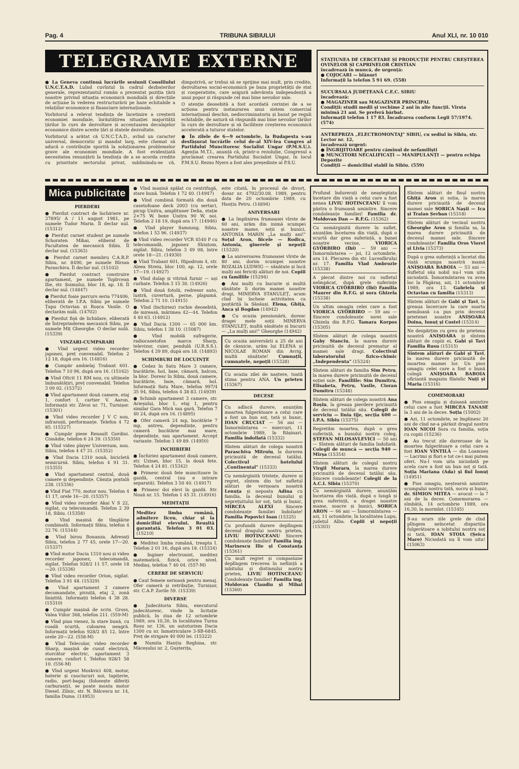Pag. 4 TRIBUNA SIBIULUI Anul XLI, nr. 10 010
TELEGRAME EXTERNE
● La Geneva continuă lucrările sesiunii Consiliului U.N.C.T.A.D. Luînd cuvîntul în cadrul dezbaterilor generale, reprezentantul român a prezentat poziția țării noastre privind situația economică mondială și direcțiile de acțiune în vederea restructurării pe baze echitabile a relațiilor economice și financiare internaționale.
Vorbitorul a relevat tendința de încetinire a creșterii economiei mondiale, înrăutățirea situației majorității țărilor în curs de dezvoltare și accentuarea decalajelor economice dintre aceste țări și statele dezvoltate.
Vorbitorul a arătat că U.N.C.T.A.D., avînd un caracter universal, democratic și mandat larg, este chemat să aducă o contribuție sporită la soluționarea problemelor grave ale economiei mondiale. A fost evidențiată necesitatea renunțării la tendința de a se acorda credite cu prioritate sectorului privat, subliniindu-se că, dimpotrivă, ar trebui să se sprijine mai mult, prin credite, dezvoltarea social-economică pe baza proprietății de stat și cooperatiste, care asigură adevărata independență a unui popor și răspunde cel mai bine nevoilor sale.
O atenție deosebită a fost acordată cerinței de a se acționa pentru instaurarea unui sistem comercial internațional deschis, nediscriminatoriu și bazat pe reguli echitabile, de natură să răspundă mai bine nevoilor țărilor în curs de dezvoltare și să faciliteze creșterea economică accelerată a tuturor statelor.
● În zilele de 6—9 octombrie, la Budapesta s-au desfășurat lucrările celui de-al XIV-lea Congres al Partidului Muncitoresc Socialist Ungar (P.M.S.U.). Agenția M.T.I., anunță că, printr-o rezoluție, Congresul a proclamat crearea Partidului Socialist Ungar, în locul P.M.S.U. Rezso Nyers a fost ales președinte al P.S.U.
STAȚIUNEA DE CERCETARE ȘI PRODUCȚIE PENTRU CREȘTEREA OVINELOR ȘI CAPRINELOR CRISTIAN
încadrează în muncă, de urgență:
● COJOCARI — blănuri
Informații la telefon 5 91 69. (558)
SUCURSALA JUDEȚEANĂ C.E.C. SIBIU
încadrează:
● MAGAZINER sau MAGAZINER PRINCIPAL
Condiții: studii medii și vechime 2 ani în alte funcții. Vîrsta minimă 21 ani. Se preferă bărbat.
Informații telefon 1 17 83. Încadrarea conform Legii 57/1974. (574)
ANTREPRIZA „ELECTROMONTAJ" SIBIU, cu sediul în Sibiu, str. Lector nr. 12,
încadrează urgent:
● ÎNGRIJITOARE pentru căminul de nefamiliști
● MUNCITORI NECALIFICAȚI — MANIPULANȚI — pentru echipa Depozite
Condiții — domiciliul stabil în Sibiu. (559)
Mica publicitate
PIERDERI
● Pierdut contract de închiriere nr. 37895/ A / 11 august 1981, pe numele Tudor Maria. Îl declar nul. (15312)
● Pierdut carnet student pe numele Schoraten Mihai, eliberat de Facultatea de mecanică Sibiu. Îl declar nul. (15363)
● Pierdut carnet membru C.A.R.P. Sibiu, nr. 8490, pe numele Bîrsan Paraschiva. Îl declar nul. (15102)
● Pierdut contract construire apartament, pe numele Topîrcean Ilie, str. Șoimului, bloc 18, ap. 18. Îl declar nul. (14847)
● Pierdut foaie parcurs seria 774406, eliberată de I.P.A. Sibiu pe numele Țapu Octavian și Roșca Vasile. O declarăm nulă. (14702)
● Pierdut fișă de lichidare, eliberată de Întreprinderea mecanică Sibiu, pe numele Miț Gheorghe. O declar nulă. (15339)
VINZARI-CUMPARARI
● Vînd urgent video recorder japonez, preț convenabil. Telefon 2 12 18, după ora 16. (14816)
● Cumpăr ambielaj Trabant 601. Telefon 7 10 96, după ora 16. (15162)
● Vînd Oltcit 11 RM nou, cu ultimele îmbunătățiri, preț convenabil. Telefon 3 09 02. (15372)
● Vînd apartament două camere, etaj 1, confort I, cartier V. Aaron. Informații str. Zăvoi nr. 71, Turnișor. (15301)
● Vînd video recorder J V C nou, infraroșii, performanțe. Telefon 4 72 85. (15327)
● Cumpăr piese Renault Gordini. Cisnădie, telefon 6 24 39. (15350)
● Vînd video player Universum, nou. Sibiu, telefon 4 47 31. (15352)
● Vînd Dacia 1310 nouă, bicicletă semicursă. Sibiu, telefon 4 91 31. (15355)
● Vînd apartament central, două camere și dependințe. Căsuța poștală 238. (15356)
● Vînd Fiat 770, motor nou. Telefon 4 41 17, orele 16—20. (15357)
● Vînd video recorder Akai V S 22, sigilat, cu telecomandă. Telefon 2 39 18, Sibiu. (15358)
● Vînd mașină de tîmplărie combinată. Informații Sibiu, telefon 4 32 76. (15344)
● Vînd birou Bonanza. Adresați Sibiu, telefon 2 77 45, orele 17—20. (15337)
● Vînd motor Dacia 1310 nou și video recorder japonez, telecomandă, sigilat. Telefon 928/2 11 57, orele 18—20. (15336)
● Vînd video recorder Orion, sigilat. Telefon 3 91 48. (15329)
● Vînd apartament 3 camere decomandate, pivniță, etaj 2, zonă liniștită. Informații telefon 4 38 28. (15310)
● Cumpăr mașină de scris. Gross, Valea Viilor 368, telefon 211. (559-M)
● Vînd pian vienez, în stare bună, cu coadă scurtă, culoarea neagră. Informații telefon 928/2 85 12, între orele 20—22. (558-M)
● Vînd Telecolor, video recorder Sharp, mașină de cusut electrică, storcător electric, apartament 3 camere, confort I. Telefon 928/1 58 10. (556-M)
● Vînd urgent Moskvici 408, motor, baterie și cauciucuri noi, tapițerie, radio, port-bagaj (folosește diferiți carburanți), se poate monta motor Diesel. Zilnic, str. N. Bălcescu nr. 14, familia Duma. (14953)
● Vînd mașină spălat cu centrifugă, stare bună. Telefon 1 72 40. (14947)
● Vînd combină formată din două casetofoane deck 2003 (cu sertar), picup Unitra, amplituner Delia, stație 2×75 W, boxe Unitra 90 W, noi. Telefon 2 18 19, după ora 17. (14946)
● Vînd player Samsung. Sibiu, telefon 1 53 96. (14937)
● Vînd video recorder VCR 4540 P cu telecomandă, japonez Shiutom, sigilat. Sibiu, telefon 3 49 08, între orele 18—21. (14930)
● Vînd Trabant 601, Hipodrom 4, str. Aleea Streiu, bloc 100, ap. 12, orele 17—19. (14927)
● Vînd dulap și vitrină furnir — uși curbate. Telefon 3 15 30. (14926)
● Vînd două fotolii, redresor auto, lustră, cuvertură, perne, plapumă. Telefon 2 71 10. (14915)
● Vînd (închiriez) rochie deosebită, de mireasă, mărimea 42—44. Telefon 4 40 63. (14912)
● Vînd Dacia 1300 — 65 000 km. Sibiu, telefon 1 38 10. (15087)
● Vînd mobilă sufragerie, radiocasetofon marca Sharp, televizor, cuier, pendulă (U.R.S.S.). Telefon 4 39 89, după ora 18. (14893)
SCHIMBURI DE LOCUINȚE
● Cedez în Satu Mare 3 camere, bucătărie, hol, baie, cămară, balcon, la bloc. Doresc în Sibiu, două camere, bucătărie, baie, cămară, hol. Informații Satu Mare, telefon 997/4 35 94, Sibiu, telefon 4 38 83. (14939)
● Schimb apartament 3 camere, str. Arieșului, bloc 1, etaj 1, pentru similar Gara Mică sau gară. Telefon 7 40 24, după ora 16. (14895)
● Ofer cameră 24 mp, bucătărie 7 mp, antreu, dependințe, pentru cameră bucătărie mai mare, dependințe, sau apartament. Accept variante. Telefon 1 49 89. (14950)
INCHIRIERI
● Închiriez apartament două camere, str. Uzinei, bloc 15, la două fete. Telefon 4 24 81. (15342)
● Primesc două fete muncitoare în gazdă, central (nu e intrare separată). Telefon 3 50 40. (14917)
● Primesc doi elevi în gazdă. Str. Nouă nr. 15. Telefon 1 45 31. (14916)
MEDITAȚII
Meditez limba română, admitere liceu, chiar și la domiciliul elevului. Reușită garantată. Telefon 3 01 03. (15210)
● Meditez limba română, treapta I. Telefon 2 01 16, după ora 18. (15334)
● Inginer electronist, meditez matematică, fizică, orice nivel. Mediaș, telefon 7 40 04. (557-M)
CERERE DE SERVICIU
● Caut femeie serioasă pentru menaj. Ofer cameră și retribuție, Turnișor, str. C.A.P. Zorile 59. (15339)
DIVERSE
● Judecătoria Sibiu, executorul judecătoresc, vinde la licitație publică, în ziua de 12 octombrie 1989, ora 10,30, în localitatea Turnu Roșu nr. 136, un autoturism Dacia 1300 cu nr. înmatriculare 3-SB-6845. Preț de strigare 40 000 lei. (15322)
● Numita Hanțiu Reghina, str. Măceșului nr. 2, Gușterița,
este citată, în procesul de divorț, dosar nr. 4792/30.08. 1989, pentru data de 20 octombrie 1989, cu Hanțiu Petru. (14894)
ANIVERSARI
● La împlinirea frumoasei vîrste de 60 ani, urăm din inimă scumpei noastre mame, soții și bunici, ANTONIA MARIN „La mulți ani!" Soțul Aron, fiicele — Rodica, Antonia, ginerele și nepoții (15320)
● La aniversarea frumoasei vîrste de 80 ani, dorim scumpei noastre ROZALIA LUDWIG — sănătate și încă mulți ani fericiți alături de noi. Copiii cu familiile (15294)
● Ani mulți cu bucurie și multă sănătate îi dorim mamei noastre dragi, MINERVA STANULEȚ, acum cînd își încheie activitatea ca poștăriță la Săsăuși. Elena, Ghiță, Anca și Bogdan (14942)
● Cu ocazia pensionării, doresc dragei mele soții MINERVA STANULEȚ, multă sănătate și bucurii — „La mulți ani!" Gheorghe (14942)
Cu ocazia aniversării a 25 de ani de căsnicie, urăm lui ELENA și NICOLAE ROMAN din Avrig, multă sănătate! Cumnații, cumnatele, nepoții (15328)
Cu ocazia zilei de naștere, toată stima pentru ANA. Un prieten (15367)
DECESE
Cu adîncă durere, anunțăm moartea fulgerătoare a celui care a fost un bun soț, tată și bunic, IOAN CRUCIAT — 56 ani — Înmormîntarea — miercuri, 11 octombrie 1989, în Rășinari. Familia îndoliată (15332)
Sîntem alături de colega noastră Paraschiva Mitroiu, la durerea pricinuită de decesul tatălui. Colectivul hotelului „Continental" (15333)
Cu nemărginită tristețe, durere și regret, sîntem din tot sufletul alături de verișoara noastră Lenuța și nepoata Adina cu familia, la decesul bunului și neprețuitului lor soț, tată și bunic, MIRCEA ALEXI Sincere condoleanțe familiei îndoliate! Familia Popovici Ioan (15325)
Cu profundă durere deplîngem decesul dragului nostru prieten, LIVIU HOTINCEANU Sincere condoleanțe familiei! Familia ing. Marinescu Ilie și Constanța (15361)
Cu mult regret și compasiune deplîngem trecerea în neființă a iubitului și distinsului nostru prieten, LIVIU HOTINCEANU Condoleanțe familiei! Familia ing. Moldovan Claudiu și Mihai (15360)
Profund îndurerați de neașteptata încetare din viață a celui care a fost nenea LIVIU HOTINCEANU îl vom păstra o frumoasă amintire. Sincere condoleanțe familiei! Familia dr. Moldovan Dan — R.F.G. (15362)
Cu nemărginită durere în suflet, anunțăm încetarea din viață, după o scurtă dar grea suferință, a bunei noastre vecine, VIORICA GYÖRBIRO (Ibi) — 59 ani — Înmormîntarea — joi, 12 octombrie, ora 14. Plecarea din str. Luceafărului nr. 17. Familia Vlad Ambrozie (15338)
A plecat dintre noi cu sufletul neîmpăcat, după grele suferințe VIORICA GYÖRBIRO (Ibi) Familia Maurer din R.F.G. și sora Ghizela (15338)
Un ultim omagiu celei care a fost VIORICA GYÖRBIRO — 59 ani — Sincere condoleanțe sorei sale Ghizela din R.F.G. Tamara Korpos (15305)
Sîntem alături de colega noastră Gaby Stanciu, la marea durere pricinuită de decesul prematur al mamei sale dragi. Colectivul laboratorului fizico-chimic „Independenta" (15324)
Sîntem alături de familia Sim Petru, la marea durere pricinuită de decesul soției sale. Familiile: Sim Dumitru, Elisabeta, Petru, Vasile, Cioran Dumitru (15348)
Sîntem alături de colega noastră Ana Roșiu, la greaua pierdere pricinuită de decesul tatălui său. Colegii de serviciu — linia tije, secția 600 — I.P.A. Sibiu (15375)
Regretăm moartea, după o grea suferință, a bunului nostru coleg, ȘTEFAN MILOSAVLEVICI — 50 ani — Sîntem alături de familia îndoliată. Colegii de muncă — secția 940 — Mîrșa (15354)
Sîntem alături de colegul nostru Virgil Moraru, la marea durere pricinuită de decesul tatălui său. Sincere condoleanțe! Colegii de la A.C.I. Sibiu (15370)
Cu nemărginită durere, anunțăm încetarea din viață, după o lungă și grea suferință, a dragei noastre mame, soacre și bunici, SORICA ARON — 66 ani — Înmormîntarea — azi, 11 octombrie, în localitatea Lupu, județul Alba. Copiii și nepoții (15303)
Sîntem alături de finul nostru Ghiță Aron și soția, la marea durere pricinuită de decesul mamei sale SORICA Nașii — Ica și Traian Șerban (15318)
Sîntem alături de vecinul nostru Gheorghe Aron și familia sa, la marea durere pricinuită de decesul mamei sale. Sincere condoleanțe! Familia Oros Viorel și Livia (15373)
După o grea suferință a încetat din viață scumpa noastră mamă ANIȘOARA BABOIA — 53 ani — Sufletul său nobil nu-l vom uita niciodată. Înmormîntarea va avea loc la Făgăraș, azi, 11 octombrie 1989, ora 13. Gabriela și Octavian cu familia (15313)
Sîntem alături de Gabi și Tavi, la greaua încercare la care soarta nemiloasă i-a pus prin decesul prietenei noastre ANIȘOARA Doina, Ionuț și Costel (15314)
Ne despărțim cu greu de prietena noastră ANIȘOARA și sîntem alături de copiii ei, Gabi și Tavi Familia Rusu (15315)
Sîntem alături de Gabi și Tavi, la marea durere pricinuită de moartea mamei lor. Un pios omagiu celei care a fost o bună colegă ANIȘOARA BABOIA oficiantă magazin filatelic Nuți și Maria (15316)
COMEMORARI
● Pios omagiu și duioasă amintire celui care a fost MIRCEA TANASE la 3 ani de la deces. Soția (15002)
● Azi, 11 octombrie, se împlinesc 20 ani de cînd ne-a părăsit dragul nostru IOAN NICOI Sora cu familia, soția cu copiii (15236)
● Au trecut zile dureroase de la moartea fulgerătoare a celui care a fost IOAN VINTILĂ — din Loamneș — Lacrimi și flori e tot ce-i mai putem oferi. Nu-l vom uita niciodată pe acela care a fost un bun soț și tată. Soția Mariana (Ada) și fiul Ionuț (14951)
● Pios omagiu, neștearsă amintire scumpului nostru tată, socru și bunic, dr. SIMION MITEA — avocat — la 7 ani de la deces. Comemorarea — sîmbătă, 14 octombrie 1989, ora 16,30, la mormînt. (15345)
S-au scurs zile grele de cînd plîngem neîncetat dispariția fulgerătoare a iubitului nostru soț și tată, IOAN STOIA (Șeica Mare) Niciodată nu îl vom uita! (15063)